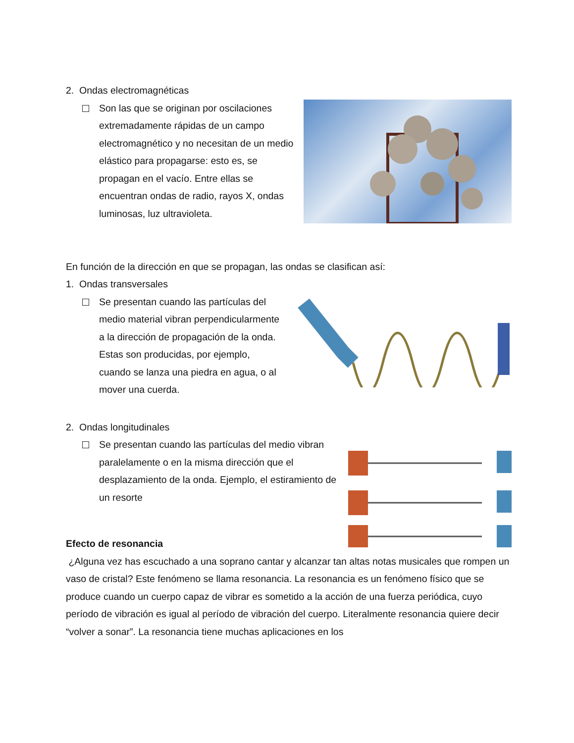2. Ondas electromagnéticas
Son las que se originan por oscilaciones extremadamente rápidas de un campo electromagnético y no necesitan de un medio elástico para propagarse: esto es, se propagan en el vacío. Entre ellas se encuentran ondas de radio, rayos X, ondas luminosas, luz ultravioleta.
En función de la dirección en que se propagan, las ondas se clasifican así:
1. Ondas transversales
Se presentan cuando las partículas del medio material vibran perpendicularmente a la dirección de propagación de la onda. Estas son producidas, por ejemplo, cuando se lanza una piedra en agua, o al mover una cuerda.
2. Ondas longitudinales
Se presentan cuando las partículas del medio vibran paralelamente o en la misma dirección que el desplazamiento de la onda. Ejemplo, el estiramiento de un resorte
Efecto de resonancia
¿Alguna vez has escuchado a una soprano cantar y alcanzar tan altas notas musicales que rompen un vaso de cristal? Este fenómeno se llama resonancia. La resonancia es un fenómeno físico que se produce cuando un cuerpo capaz de vibrar es sometido a la acción de una fuerza periódica, cuyo período de vibración es igual al período de vibración del cuerpo. Literalmente resonancia quiere decir “volver a sonar”. La resonancia tiene muchas aplicaciones en los